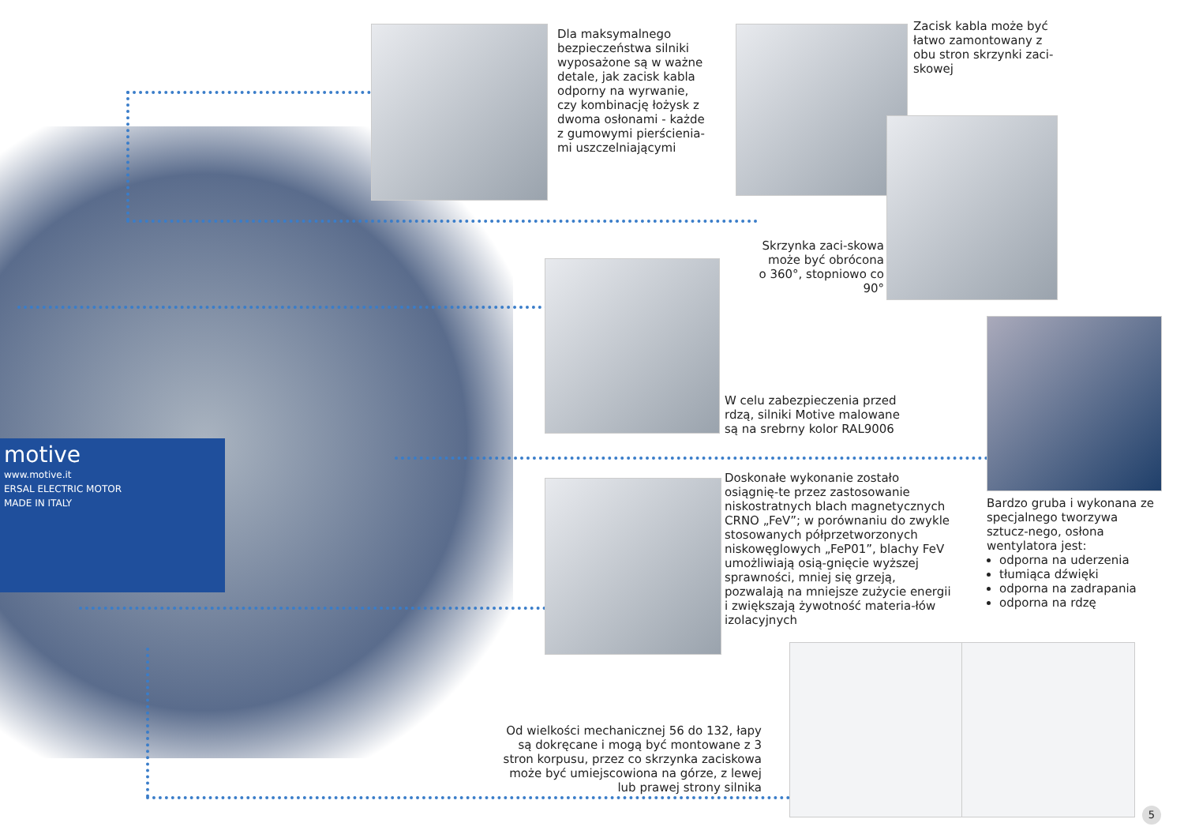motive
www.motive.it
ERSAL ELECTRIC MOTOR
MADE IN ITALY
Dla maksymalnego bezpieczeństwa silniki wyposażone są w ważne detale, jak zacisk kabla odporny na wyrwanie, czy kombinację łożysk z dwoma osłonami - każde z gumowymi pierścienia-mi uszczelniającymi
Zacisk kabla może być łatwo zamontowany z obu stron skrzynki zaci-skowej
Skrzynka zaci-skowa może być obrócona o 360°, stopniowo co 90°
W celu zabezpieczenia przed rdzą, silniki Motive malowane są na srebrny kolor RAL9006
Bardzo gruba i wykonana ze specjalnego tworzywa sztucz-nego, osłona wentylatora jest:
odporna na uderzenia
tłumiąca dźwięki
odporna na zadrapania
odporna na rdzę
Doskonałe wykonanie zostało osiągnię-te przez zastosowanie niskostratnych blach magnetycznych CRNO „FeV”; w porównaniu do zwykle stosowanych półprzetworzonych niskowęglowych „FeP01”, blachy FeV umożliwiają osią-gnięcie wyższej sprawności, mniej się grzeją, pozwalają na mniejsze zużycie energii i zwiększają żywotność materia-łów izolacyjnych
Od wielkości mechanicznej 56 do 132, łapy są dokręcane i mogą być montowane z 3 stron korpusu, przez co skrzynka zaciskowa może być umiejscowiona na górze, z lewej lub prawej strony silnika
5